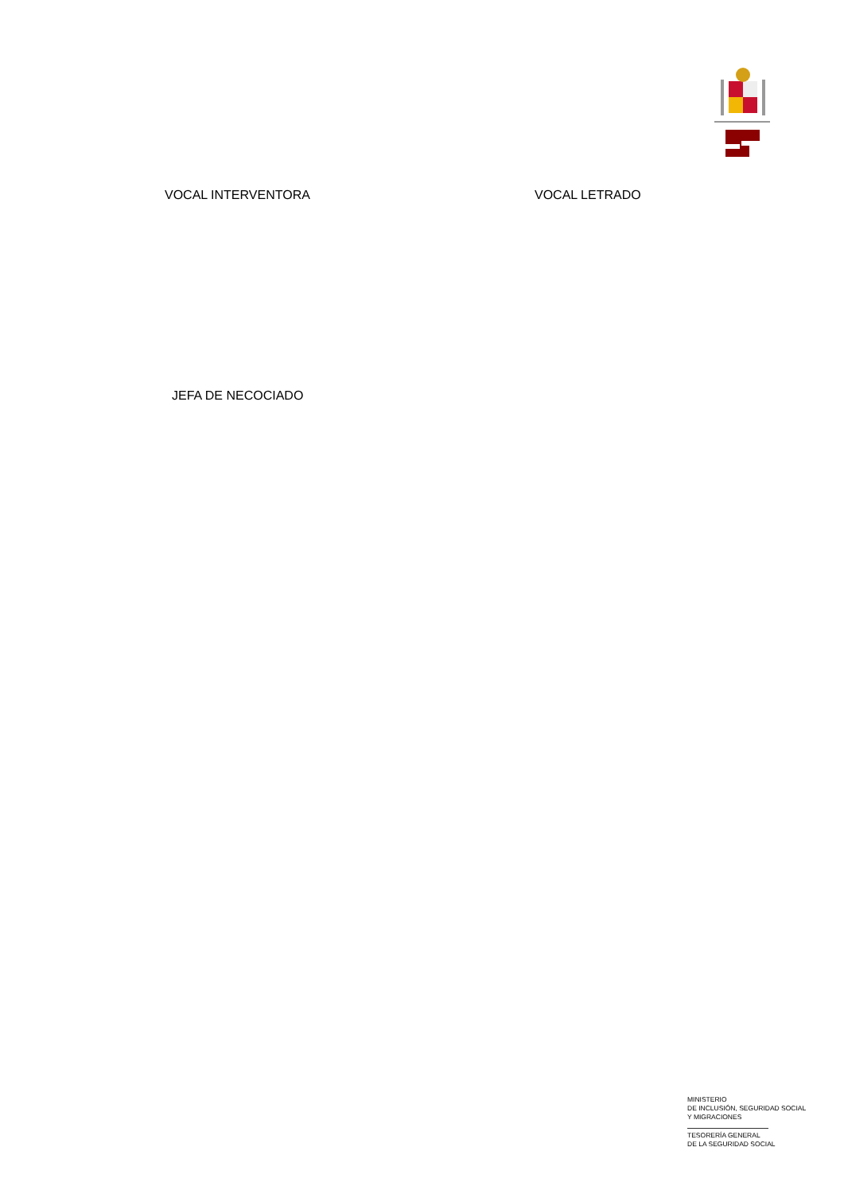VOCAL INTERVENTORA VOCAL LETRADO
JEFA DE NECOCIADO
MINISTERIO
DE INCLUSIÓN, SEGURIDAD SOCIAL
Y MIGRACIONES
TESORERÍA GENERAL
DE LA SEGURIDAD SOCIAL